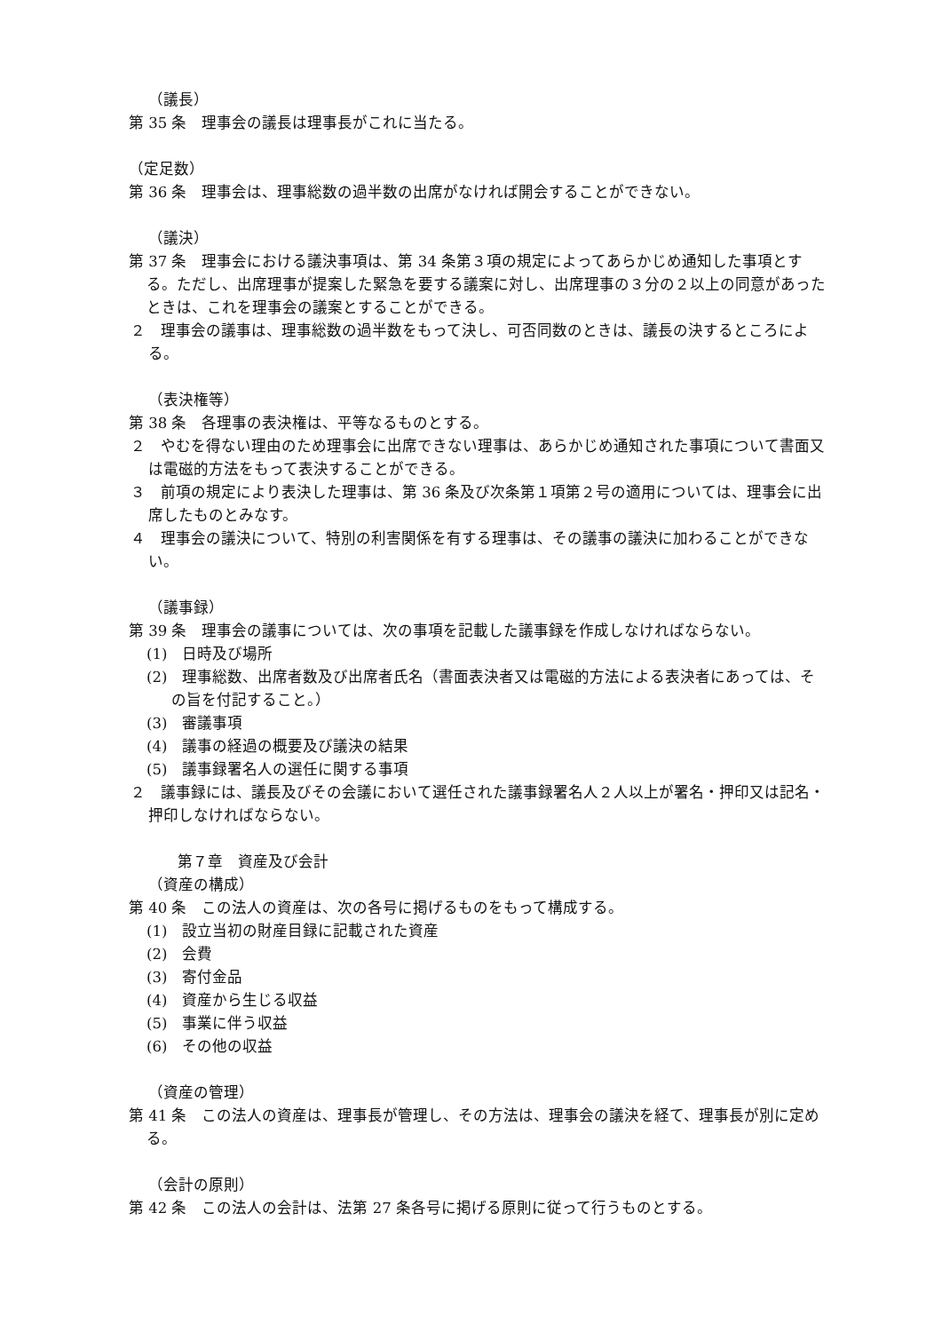（議長）
第 35 条　理事会の議長は理事長がこれに当たる。
（定足数）
第 36 条　理事会は、理事総数の過半数の出席がなければ開会することができない。
（議決）
第 37 条　理事会における議決事項は、第 34 条第３項の規定によってあらかじめ通知した事項とする。ただし、出席理事が提案した緊急を要する議案に対し、出席理事の３分の２以上の同意があったときは、これを理事会の議案とすることができる。
２　理事会の議事は、理事総数の過半数をもって決し、可否同数のときは、議長の決するところによる。
（表決権等）
第 38 条　各理事の表決権は、平等なるものとする。
２　やむを得ない理由のため理事会に出席できない理事は、あらかじめ通知された事項について書面又は電磁的方法をもって表決することができる。
３　前項の規定により表決した理事は、第 36 条及び次条第１項第２号の適用については、理事会に出席したものとみなす。
４　理事会の議決について、特別の利害関係を有する理事は、その議事の議決に加わることができない。
（議事録）
第 39 条　理事会の議事については、次の事項を記載した議事録を作成しなければならない。
(1)　日時及び場所
(2)　理事総数、出席者数及び出席者氏名（書面表決者又は電磁的方法による表決者にあっては、その旨を付記すること。）
(3)　審議事項
(4)　議事の経過の概要及び議決の結果
(5)　議事録署名人の選任に関する事項
２　議事録には、議長及びその会議において選任された議事録署名人２人以上が署名・押印又は記名・押印しなければならない。
第７章　資産及び会計
（資産の構成）
第 40 条　この法人の資産は、次の各号に掲げるものをもって構成する。
(1)　設立当初の財産目録に記載された資産
(2)　会費
(3)　寄付金品
(4)　資産から生じる収益
(5)　事業に伴う収益
(6)　その他の収益
（資産の管理）
第 41 条　この法人の資産は、理事長が管理し、その方法は、理事会の議決を経て、理事長が別に定める。
（会計の原則）
第 42 条　この法人の会計は、法第 27 条各号に掲げる原則に従って行うものとする。